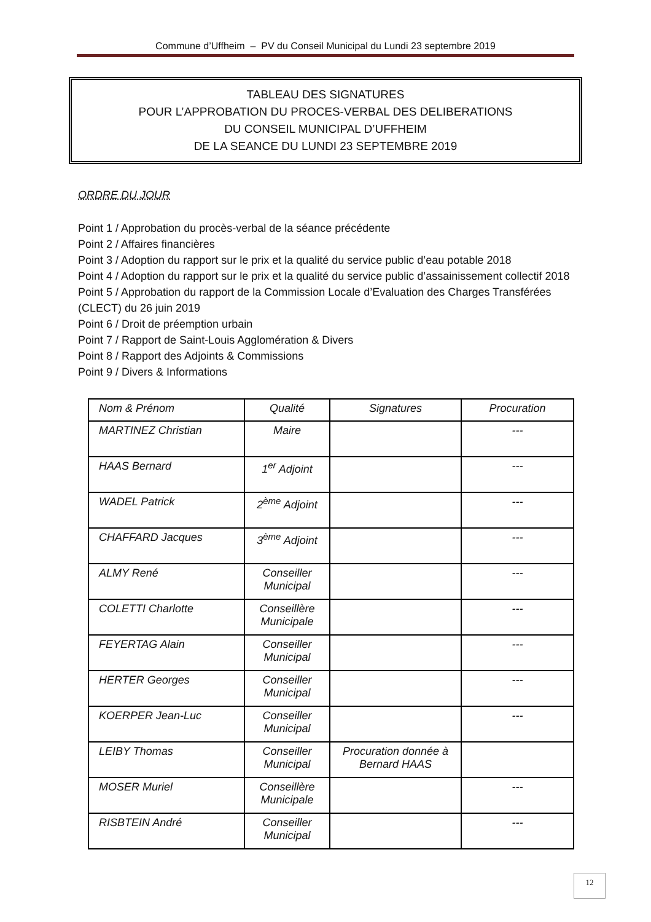Commune d’Uffheim – PV du Conseil Municipal du Lundi 23 septembre 2019
TABLEAU DES SIGNATURES
POUR L’APPROBATION DU PROCES-VERBAL DES DELIBERATIONS
DU CONSEIL MUNICIPAL D’UFFHEIM
DE LA SEANCE DU LUNDI 23 SEPTEMBRE 2019
ORDRE DU JOUR
Point 1 / Approbation du procès-verbal de la séance précédente
Point 2 / Affaires financières
Point 3 / Adoption du rapport sur le prix et la qualité du service public d’eau potable 2018
Point 4 / Adoption du rapport sur le prix et la qualité du service public d’assainissement collectif 2018
Point 5 / Approbation du rapport de la Commission Locale d’Evaluation des Charges Transférées (CLECT) du 26 juin 2019
Point 6 / Droit de préemption urbain
Point 7 / Rapport de Saint-Louis Agglomération & Divers
Point 8 / Rapport des Adjoints & Commissions
Point 9 / Divers & Informations
| Nom & Prénom | Qualité | Signatures | Procuration |
| --- | --- | --- | --- |
| MARTINEZ Christian | Maire | | --- |
| HAAS Bernard | 1<sup>er</sup> Adjoint | | --- |
| WADEL Patrick | 2<sup>ème</sup> Adjoint | | --- |
| CHAFFARD Jacques | 3<sup>ème</sup> Adjoint | | --- |
| ALMY René | Conseiller Municipal | | --- |
| COLETTI Charlotte | Conseillère Municipale | | --- |
| FEYERTAG Alain | Conseiller Municipal | | --- |
| HERTER Georges | Conseiller Municipal | | --- |
| KOERPER Jean-Luc | Conseiller Municipal | | --- |
| LEIBY Thomas | Conseiller Municipal | Procuration donnée à Bernard HAAS | |
| MOSER Muriel | Conseillère Municipale | | --- |
| RISBTEIN André | Conseiller Municipal | | --- |
12